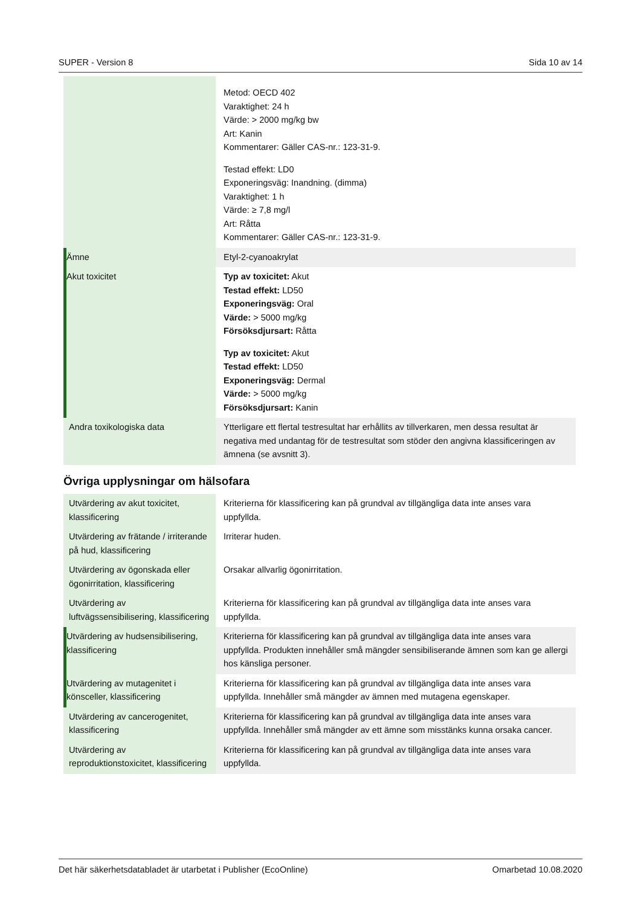SUPER - Version 8 Sida 10 av 14
| | Metod: OECD 402 Varaktighet: 24 h Värde: > 2000 mg/kg bw Art: Kanin Kommentarer: Gäller CAS-nr.: 123-31-9. Testad effekt: LD0 Exponeringsväg: Inandning. (dimma) Varaktighet: 1 h Värde: ≥ 7,8 mg/l Art: Råtta Kommentarer: Gäller CAS-nr.: 123-31-9. |
| Ämne | Etyl-2-cyanoakrylat |
| Akut toxicitet | Typ av toxicitet: Akut Testad effekt: LD50 Exponeringsväg: Oral Värde: > 5000 mg/kg Försöksdjursart: Råtta Typ av toxicitet: Akut Testad effekt: LD50 Exponeringsväg: Dermal Värde: > 5000 mg/kg Försöksdjursart: Kanin |
| Andra toxikologiska data | Ytterligare ett flertal testresultat har erhållits av tillverkaren, men dessa resultat är negativa med undantag för de testresultat som stöder den angivna klassificeringen av ämnena (se avsnitt 3). |
Övriga upplysningar om hälsofara
| Utvärdering av akut toxicitet, klassificering | Kriterierna för klassificering kan på grundval av tillgängliga data inte anses vara uppfyllda. |
| Utvärdering av frätande / irriterande på hud, klassificering | Irriterar huden. |
| Utvärdering av ögonskada eller ögonirritation, klassificering | Orsakar allvarlig ögonirritation. |
| Utvärdering av luftvägssensibilisering, klassificering | Kriterierna för klassificering kan på grundval av tillgängliga data inte anses vara uppfyllda. |
| Utvärdering av hudsensibilisering, klassificering | Kriterierna för klassificering kan på grundval av tillgängliga data inte anses vara uppfyllda. Produkten innehåller små mängder sensibiliserande ämnen som kan ge allergi hos känsliga personer. |
| Utvärdering av mutagenitet i könsceller, klassificering | Kriterierna för klassificering kan på grundval av tillgängliga data inte anses vara uppfyllda. Innehåller små mängder av ämnen med mutagena egenskaper. |
| Utvärdering av cancerogenitet, klassificering | Kriterierna för klassificering kan på grundval av tillgängliga data inte anses vara uppfyllda. Innehåller små mängder av ett ämne som misstänks kunna orsaka cancer. |
| Utvärdering av reproduktionstoxicitet, klassificering | Kriterierna för klassificering kan på grundval av tillgängliga data inte anses vara uppfyllda. |
Det här säkerhetsdatabladet är utarbetat i Publisher (EcoOnline) Omarbetad 10.08.2020